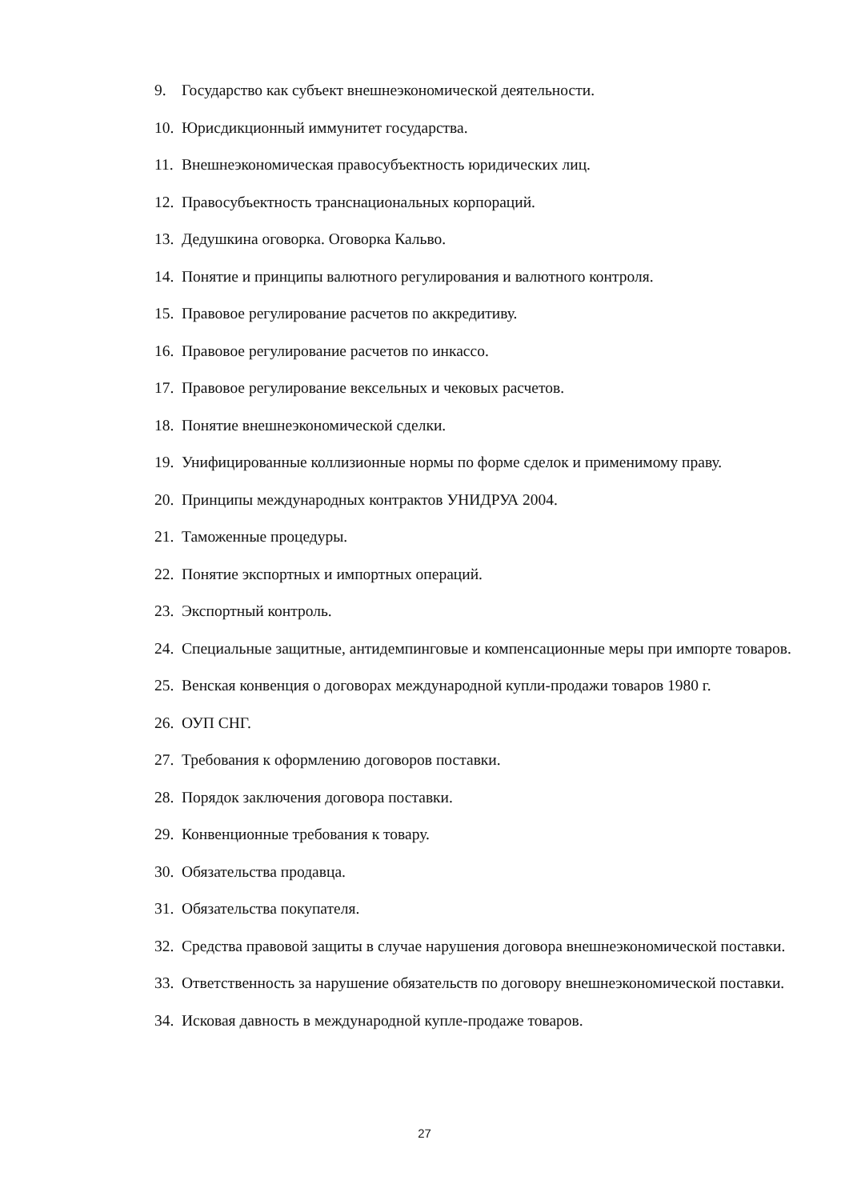9. Государство как субъект внешнеэкономической деятельности.
10. Юрисдикционный иммунитет государства.
11. Внешнеэкономическая правосубъектность юридических лиц.
12. Правосубъектность транснациональных корпораций.
13. Дедушкина оговорка. Оговорка Кальво.
14. Понятие и принципы валютного регулирования и валютного контроля.
15. Правовое регулирование расчетов по аккредитиву.
16. Правовое регулирование расчетов по инкассо.
17. Правовое регулирование вексельных и чековых расчетов.
18. Понятие внешнеэкономической сделки.
19. Унифицированные коллизионные нормы по форме сделок и применимому праву.
20. Принципы международных контрактов УНИДРУА 2004.
21. Таможенные процедуры.
22. Понятие экспортных и импортных операций.
23. Экспортный контроль.
24. Специальные защитные, антидемпинговые и компенсационные меры при импорте товаров.
25. Венская конвенция о договорах международной купли-продажи товаров 1980 г.
26. ОУП СНГ.
27. Требования к оформлению договоров поставки.
28. Порядок заключения договора поставки.
29. Конвенционные требования к товару.
30. Обязательства продавца.
31. Обязательства покупателя.
32. Средства правовой защиты в случае нарушения договора внешнеэкономической поставки.
33. Ответственность за нарушение обязательств по договору внешнеэкономической поставки.
34. Исковая давность в международной купле-продаже товаров.
27